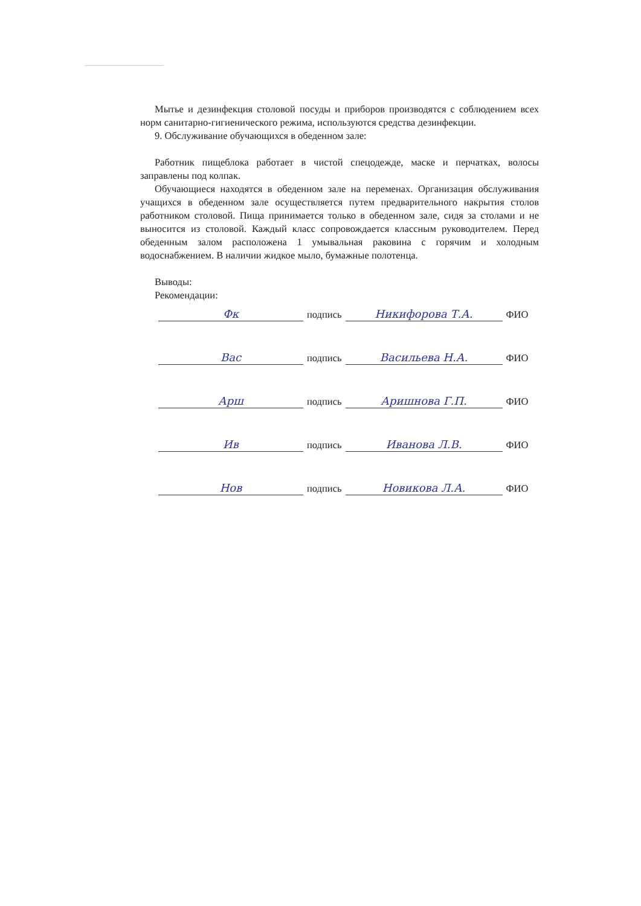Мытье и дезинфекция столовой посуды и приборов производятся с соблюдением всех норм санитарно-гигиенического режима, используются средства дезинфекции.
9. Обслуживание обучающихся в обеденном зале:
Работник пищеблока работает в чистой спецодежде, маске и перчатках, волосы заправлены под колпак.
Обучающиеся находятся в обеденном зале на переменах. Организация обслуживания учащихся в обеденном зале осуществляется путем предварительного накрытия столов работником столовой. Пища принимается только в обеденном зале, сидя за столами и не выносится из столовой. Каждый класс сопровождается классным руководителем. Перед обеденным залом расположена 1 умывальная раковина с горячим и холодным водоснабжением. В наличии жидкое мыло, бумажные полотенца.
Выводы:
Рекомендации:
Фк подпись Никифорова Т.А. ФИО
Вас подпись Васильева Н.А. ФИО
Арш подпись Аришнова Г.П. ФИО
Ив подпись Иванова Л.В. ФИО
Нов подпись Новикова Л.А. ФИО